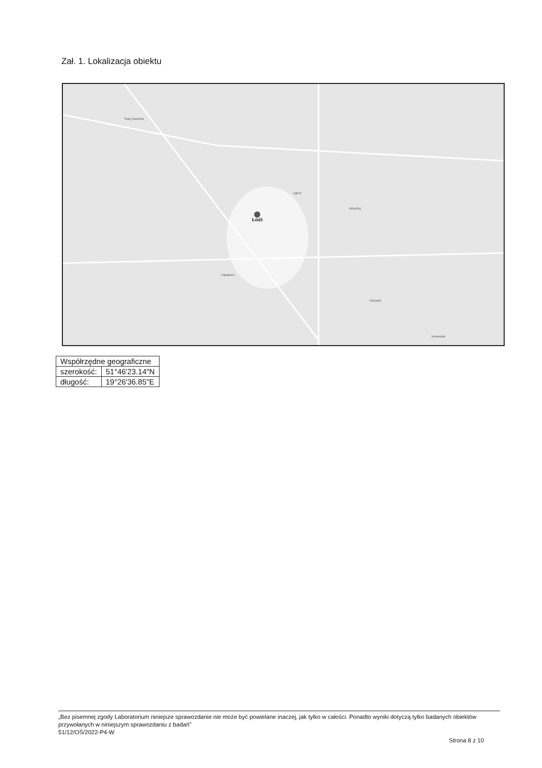Zał. 1. Lokalizacja obiektu
Stary Bostków
Łódź
Pabianice
Zgierz
Brzeziny
Koluszki
Tomaszów
| Współrzędne geograficzne | |
| --- | --- |
| szerokość: | 51°46'23.14"N |
| długość: | 19°26'36.85"E |
„Bez pisemnej zgody Laboratorium niniejsze sprawozdanie nie może być powielane inaczej, jak tylko w całości. Ponadto wyniki dotyczą tylko badanych obiektów przywołanych w niniejszym sprawozdaniu z badań”
51/12/OŚ/2022-P4-W
Strona 8 z 10